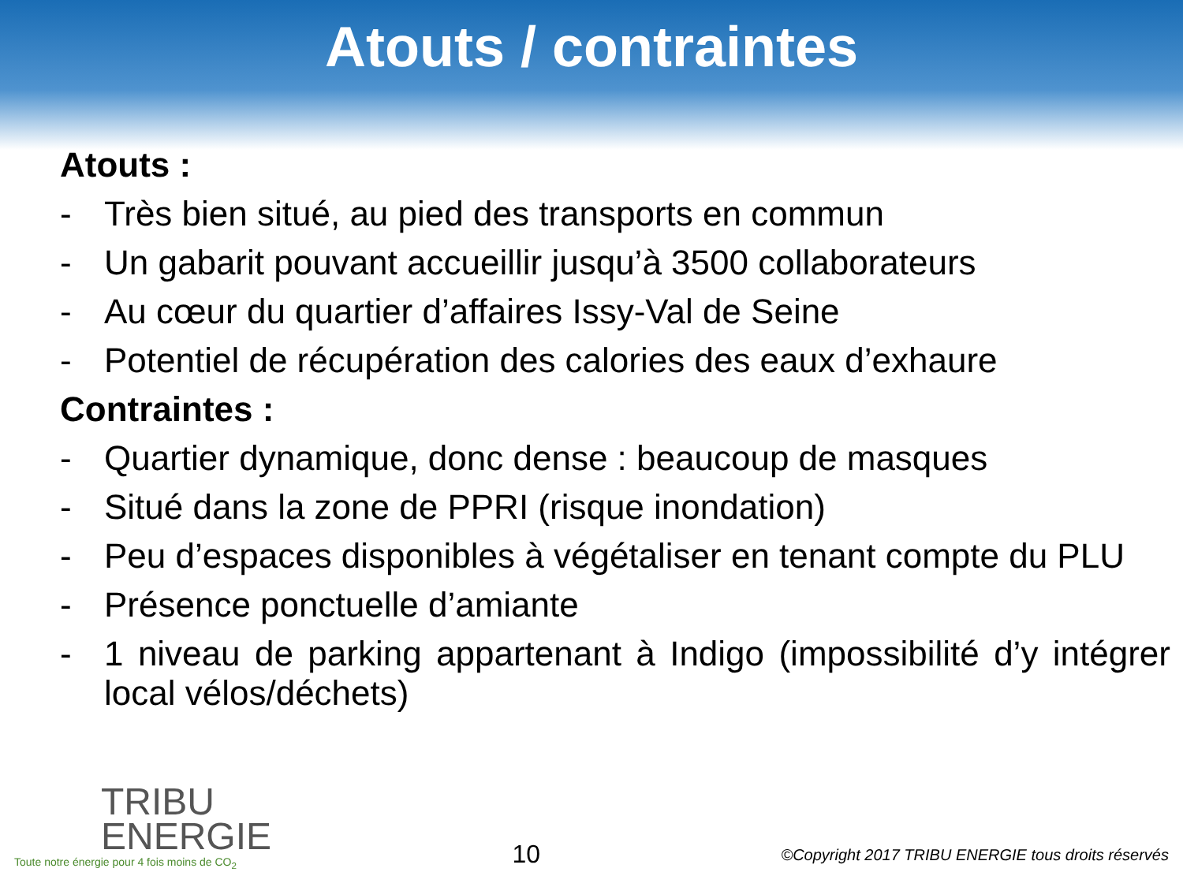Atouts / contraintes
Atouts :
- Très bien situé, au pied des transports en commun
- Un gabarit pouvant accueillir jusqu’à 3500 collaborateurs
- Au cœur du quartier d’affaires Issy-Val de Seine
- Potentiel de récupération des calories des eaux d’exhaure
Contraintes :
- Quartier dynamique, donc dense : beaucoup de masques
- Situé dans la zone de PPRI (risque inondation)
- Peu d’espaces disponibles à végétaliser en tenant compte du PLU
- Présence ponctuelle d’amiante
- 1 niveau de parking appartenant à Indigo (impossibilité d’y intégrer local vélos/déchets)
TRIBU
ENERGIE
Toute notre énergie pour 4 fois moins de CO<sub>2</sub>
10
©Copyright 2017 TRIBU ENERGIE tous droits réservés